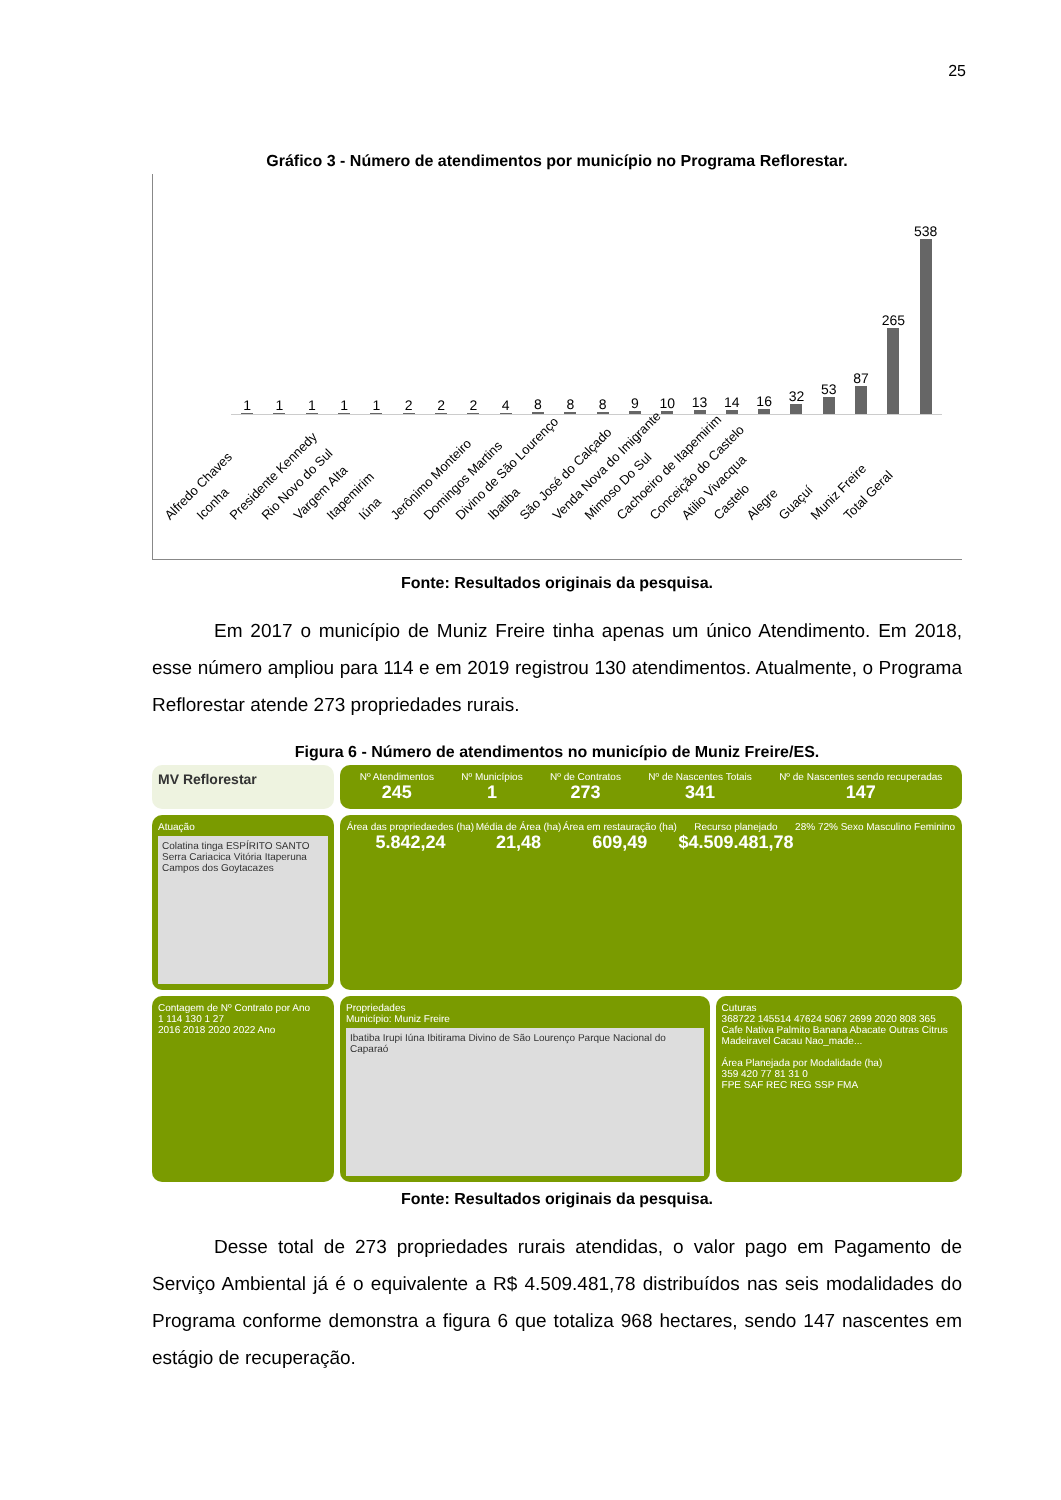25
Gráfico 3 - Número de atendimentos por município no Programa Reflorestar.
1
1
1
1
1
2
2
2
4
8
8
8
9
10
13
14
16
32
53
87
265
538
Alfredo Chaves Iconha Presidente Kennedy Rio Novo do Sul Vargem Alta Itapemirim Iúna Jerônimo Monteiro Domingos Martins Divino de São Lourenço Ibatiba São José do Calçado Venda Nova do Imigrante Mimoso Do Sul Cachoeiro de Itapemirim Conceição do Castelo Atilio Vivacqua Castelo Alegre Guaçuí Muniz Freire Total Geral
Fonte: Resultados originais da pesquisa.
Em 2017 o município de Muniz Freire tinha apenas um único Atendimento. Em 2018, esse número ampliou para 114 e em 2019 registrou 130 atendimentos. Atualmente, o Programa Reflorestar atende 273 propriedades rurais.
Figura 6 - Número de atendimentos no município de Muniz Freire/ES.
MV Reflorestar
Nº Atendimentos
245
Nº Municípios
1
Nº de Contratos
273
Nº de Nascentes Totais
341
Nº de Nascentes sendo recuperadas
147
Atuação
Colatina tinga ESPÍRITO SANTO Serra Cariacica Vitória Itaperuna Campos dos Goytacazes
Área das propriedaedes (ha)
5.842,24
Média de Área (ha)
21,48
Área em restauração (ha)
609,49
Recurso planejado
$4.509.481,78
28% 72% Sexo Masculino Feminino
Contagem de Nº Contrato por Ano
1 114 130 1 27
2016 2018 2020 2022 Ano
Propriedades
Município: Muniz Freire
Ibatiba Irupi Iúna Ibitirama Divino de São Lourenço Parque Nacional do Caparaó
Cuturas
368722 145514 47624 5067 2699 2020 808 365
Cafe Nativa Palmito Banana Abacate Outras Citrus Madeiravel Cacau Nao_made...
Área Planejada por Modalidade (ha)
359 420 77 81 31 0
FPE SAF REC REG SSP FMA
Fonte: Resultados originais da pesquisa.
Desse total de 273 propriedades rurais atendidas, o valor pago em Pagamento de Serviço Ambiental já é o equivalente a R$ 4.509.481,78 distribuídos nas seis modalidades do Programa conforme demonstra a figura 6 que totaliza 968 hectares, sendo 147 nascentes em estágio de recuperação.